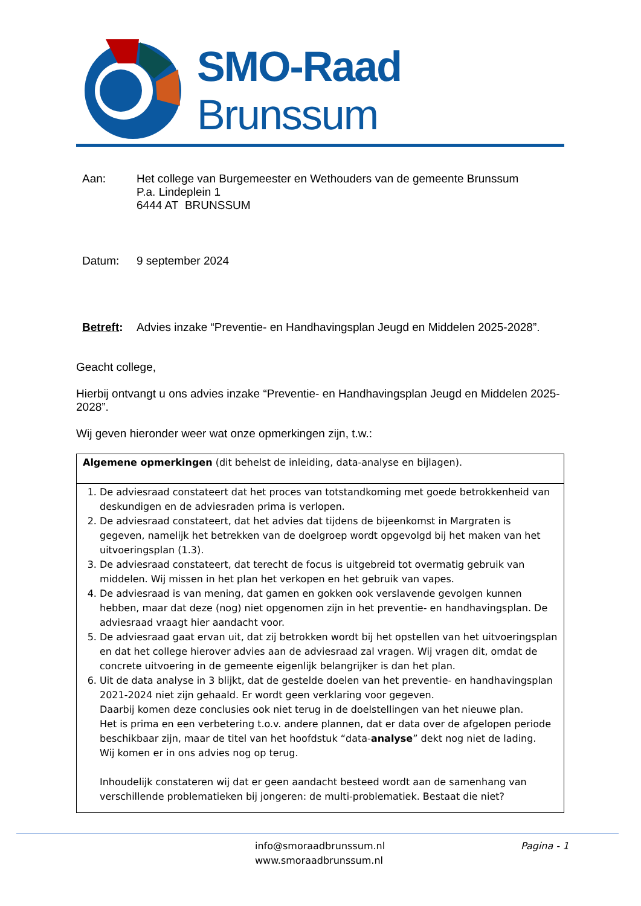SMO-Raad Brunssum
Aan: Het college van Burgemeester en Wethouders van de gemeente Brunssum
P.a. Lindeplein 1
6444 AT BRUNSSUM
Datum: 9 september 2024
Betreft:
Advies inzake “Preventie- en Handhavingsplan Jeugd en Middelen 2025-2028”.
Geacht college,
Hierbij ontvangt u ons advies inzake “Preventie- en Handhavingsplan Jeugd en Middelen 2025-2028”.
Wij geven hieronder weer wat onze opmerkingen zijn, t.w.:
| Algemene opmerkingen (dit behelst de inleiding, data-analyse en bijlagen). |
| 1. De adviesraad constateert dat het proces van totstandkoming met goede betrokkenheid van deskundigen en de adviesraden prima is verlopen. 2. De adviesraad constateert, dat het advies dat tijdens de bijeenkomst in Margraten is gegeven, namelijk het betrekken van de doelgroep wordt opgevolgd bij het maken van het uitvoeringsplan (1.3). 3. De adviesraad constateert, dat terecht de focus is uitgebreid tot overmatig gebruik van middelen. Wij missen in het plan het verkopen en het gebruik van vapes. 4. De adviesraad is van mening, dat gamen en gokken ook verslavende gevolgen kunnen hebben, maar dat deze (nog) niet opgenomen zijn in het preventie- en handhavingsplan. De adviesraad vraagt hier aandacht voor. 5. De adviesraad gaat ervan uit, dat zij betrokken wordt bij het opstellen van het uitvoeringsplan en dat het college hierover advies aan de adviesraad zal vragen. Wij vragen dit, omdat de concrete uitvoering in de gemeente eigenlijk belangrijker is dan het plan. 6. Uit de data analyse in 3 blijkt, dat de gestelde doelen van het preventie- en handhavingsplan 2021-2024 niet zijn gehaald. Er wordt geen verklaring voor gegeven. Daarbij komen deze conclusies ook niet terug in de doelstellingen van het nieuwe plan. Het is prima en een verbetering t.o.v. andere plannen, dat er data over de afgelopen periode beschikbaar zijn, maar de titel van het hoofdstuk “data- analyse ” dekt nog niet de lading. Wij komen er in ons advies nog op terug. Inhoudelijk constateren wij dat er geen aandacht besteed wordt aan de samenhang van verschillende problematieken bij jongeren: de multi-problematiek. Bestaat die niet? |
info@smoraadbrunssum.nl
www.smoraadbrunssum.nl
Pagina - 1